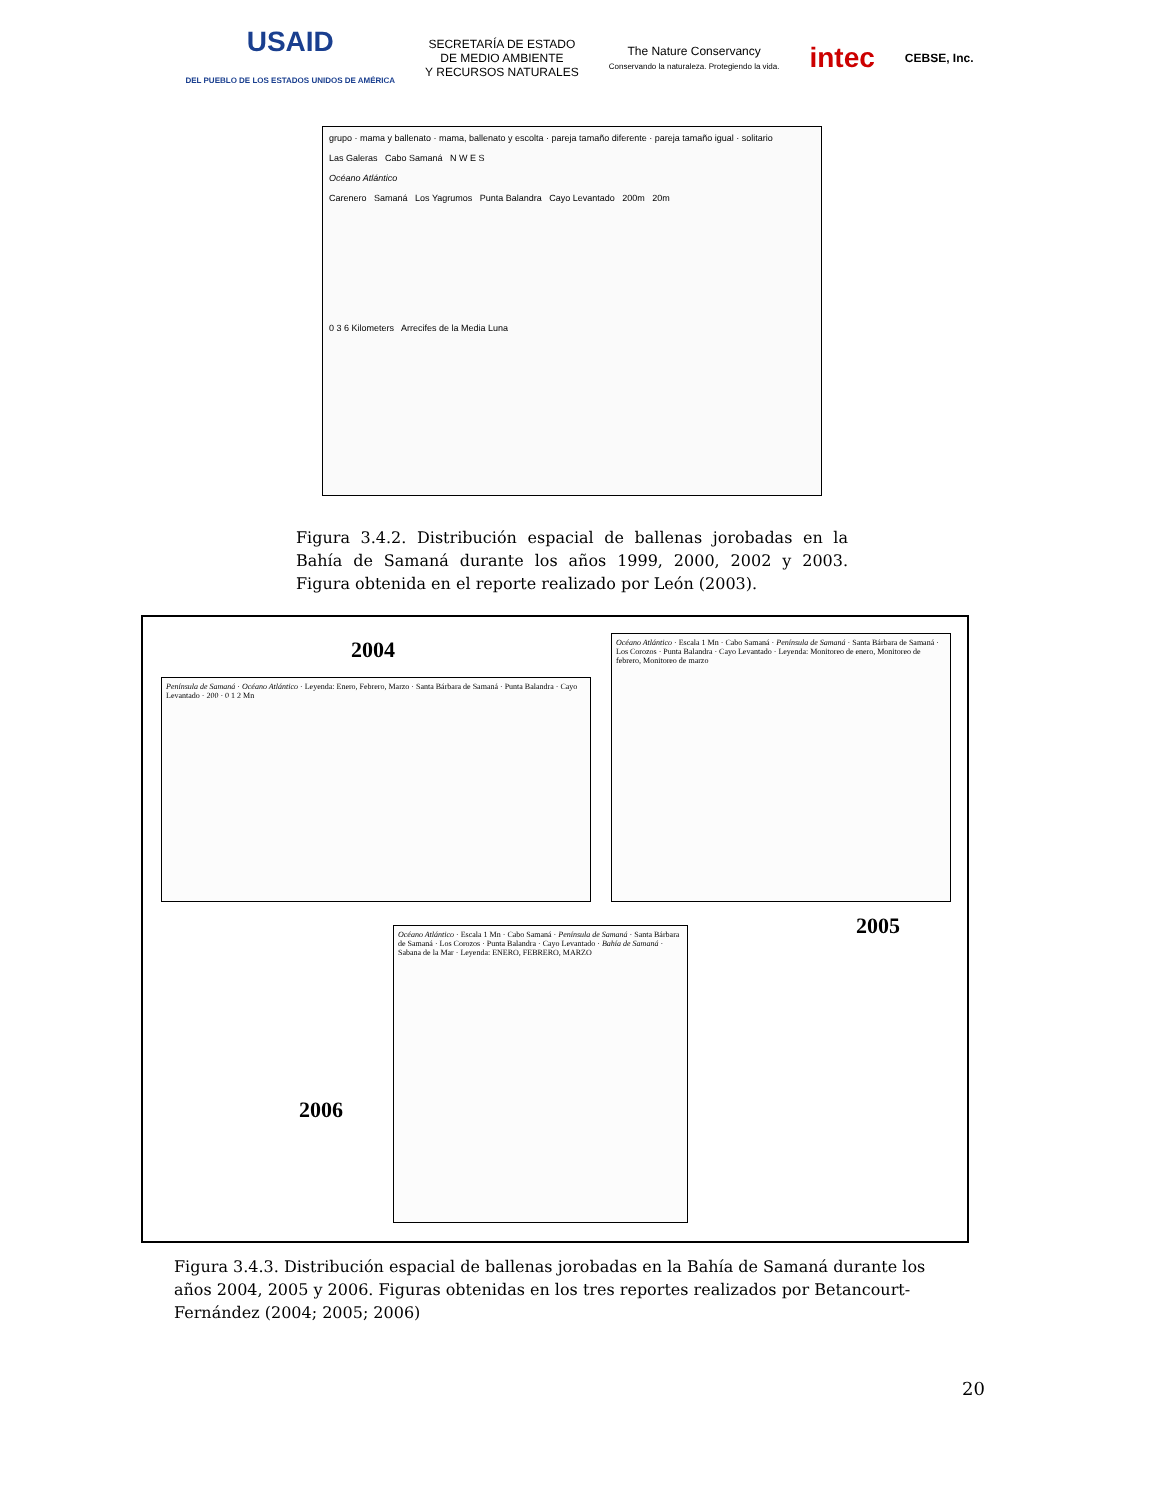USAID
DEL PUEBLO DE LOS ESTADOS UNIDOS DE AMÉRICA
SECRETARÍA DE ESTADO
DE MEDIO AMBIENTE
Y RECURSOS NATURALES
The Nature Conservancy
Conservando la naturaleza. Protegiendo la vida.
intec CEBSE, Inc.
grupo · mama y ballenato · mama, ballenato y escolta · pareja tamaño diferente · pareja tamaño igual · solitario
Las Galeras Cabo Samaná N W E S
Océano Atlántico
Carenero Samaná Los Yagrumos Punta Balandra Cayo Levantado 200m 20m
0 3 6 Kilometers Arrecifes de la Media Luna
Figura 3.4.2. Distribución espacial de ballenas jorobadas en la Bahía de Samaná durante los años 1999, 2000, 2002 y 2003. Figura obtenida en el reporte realizado por León (2003).
2004
Península de Samaná · Océano Atlántico · Leyenda: Enero, Febrero, Marzo · Santa Bárbara de Samaná · Punta Balandra · Cayo Levantado · 200 · 0 1 2 Mn
Océano Atlántico · Escala 1 Mn · Cabo Samaná · Península de Samaná · Santa Bárbara de Samaná · Los Corozos · Punta Balandra · Cayo Levantado · Leyenda: Monitoreo de enero, Monitoreo de febrero, Monitoreo de marzo
2005
Océano Atlántico · Escala 1 Mn · Cabo Samaná · Península de Samaná · Santa Bárbara de Samaná · Los Corozos · Punta Balandra · Cayo Levantado · Bahía de Samaná · Sabana de la Mar · Leyenda: ENERO, FEBRERO, MARZO
2006
Figura 3.4.3. Distribución espacial de ballenas jorobadas en la Bahía de Samaná durante los años 2004, 2005 y 2006. Figuras obtenidas en los tres reportes realizados por Betancourt-Fernández (2004; 2005; 2006)
20